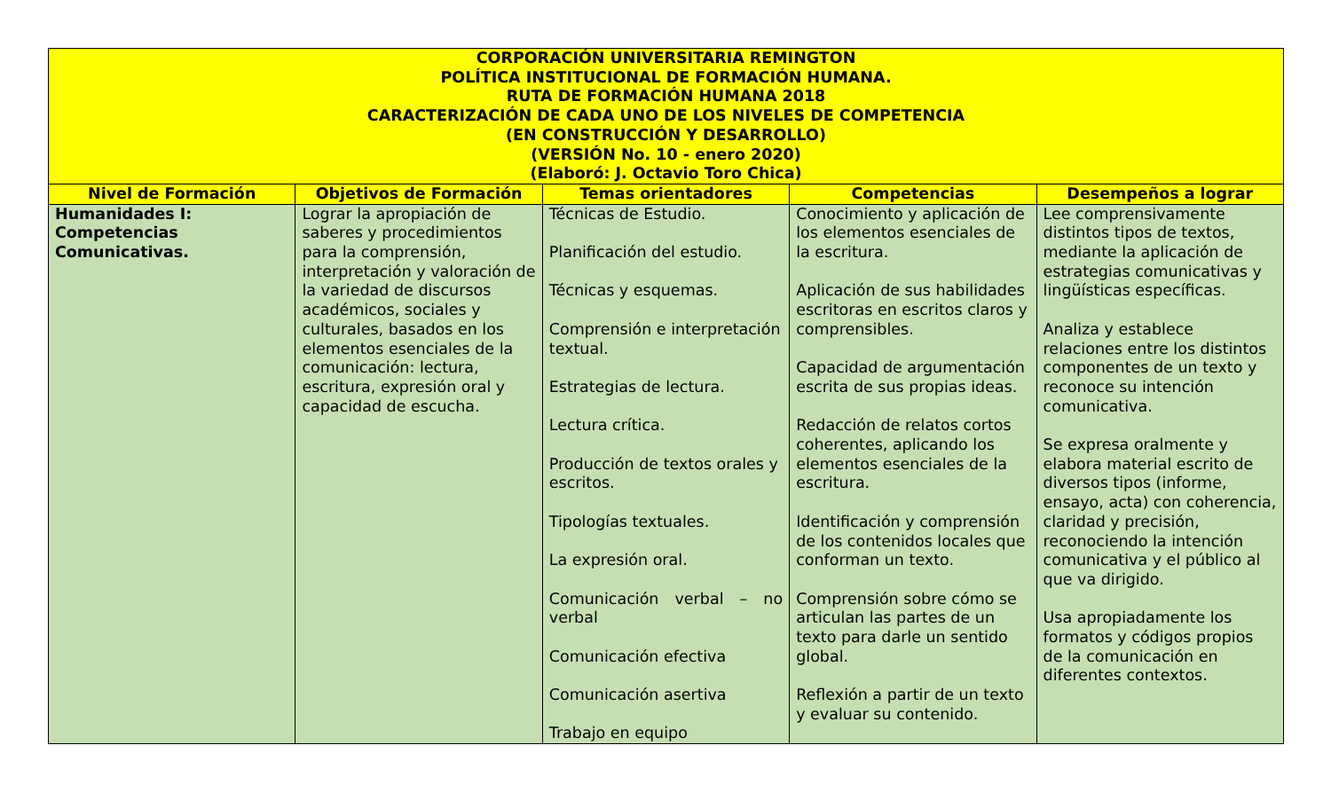| CORPORACIÓN UNIVERSITARIA REMINGTON POLÍTICA INSTITUCIONAL DE FORMACIÓN HUMANA. RUTA DE FORMACIÓN HUMANA 2018 CARACTERIZACIÓN DE CADA UNO DE LOS NIVELES DE COMPETENCIA (EN CONSTRUCCIÓN Y DESARROLLO) (VERSIÓN No. 10 - enero 2020) (Elaboró: J. Octavio Toro Chica) | | | | |
| Nivel de Formación | Objetivos de Formación | Temas orientadores | Competencias | Desempeños a lograr |
| Humanidades I: Competencias Comunicativas. | Lograr la apropiación de saberes y procedimientos para la comprensión, interpretación y valoración de la variedad de discursos académicos, sociales y culturales, basados en los elementos esenciales de la comunicación: lectura, escritura, expresión oral y capacidad de escucha. | Técnicas de Estudio. Planificación del estudio. Técnicas y esquemas. Comprensión e interpretación textual. Estrategias de lectura. Lectura crítica. Producción de textos orales y escritos. Tipologías textuales. La expresión oral. Comunicación verbal – no verbal Comunicación efectiva Comunicación asertiva Trabajo en equipo | Conocimiento y aplicación de los elementos esenciales de la escritura. Aplicación de sus habilidades escritoras en escritos claros y comprensibles. Capacidad de argumentación escrita de sus propias ideas. Redacción de relatos cortos coherentes, aplicando los elementos esenciales de la escritura. Identificación y comprensión de los contenidos locales que conforman un texto. Comprensión sobre cómo se articulan las partes de un texto para darle un sentido global. Reflexión a partir de un texto y evaluar su contenido. | Lee comprensivamente distintos tipos de textos, mediante la aplicación de estrategias comunicativas y lingüísticas específicas. Analiza y establece relaciones entre los distintos componentes de un texto y reconoce su intención comunicativa. Se expresa oralmente y elabora material escrito de diversos tipos (informe, ensayo, acta) con coherencia, claridad y precisión, reconociendo la intención comunicativa y el público al que va dirigido. Usa apropiadamente los formatos y códigos propios de la comunicación en diferentes contextos. |